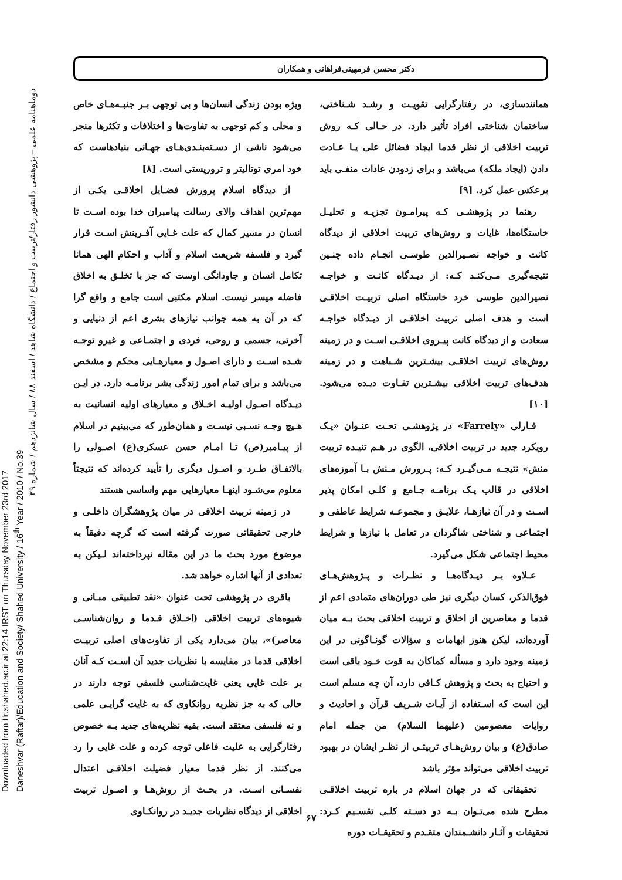Downloaded from tlr.shahed.ac.ir at 22:14 IRST on Thursday November 23rd 2017
Daneshvar (Raftar)/Education and Society/ Shahed University / 16<sup>th</sup> Year / 2010 / No.39
دوماهنامه علمی – پژوهشی دانشور رفتار/تربیت و اجتماع / دانشگاه شاهد / اسفند ۸۸ / سال شانزدهم / شماره ۳۹
دکتر محسن فرمهینی‌فراهانی و همکاران
ویژه بودن زندگی انسان‌ها و بی توجهی بـر جنبـه‌هـای خاص و محلی و کم توجهی به تفاوت‌ها و اختلافات و تکثرها منجر می‌شود ناشی از دسـته‌بنـدی‌هـای جهـانی بنیادهاست که خود امری توتالیتر و تروریستی است. [۸]
از دیدگاه اسلام پرورش فضـایل اخلاقـی یکـی از مهم‌ترین اهداف والای رسالت پیامبران خدا بوده اسـت تا انسان در مسیر کمال که علت غـایی آفـرینش اسـت قرار گیرد و فلسفه شریعت اسلام و آداب و احکام الهی همانا تکامل انسان و جاودانگی اوست که جز با تخلـق به اخلاق فاضله میسر نیست. اسلام مکتبی است جامع و واقع گرا که در آن به همه جوانب نیازهای بشری اعم از دنیایی و آخرتی، جسمی و روحی، فردی و اجتمـاعی و غیرو توجـه شـده اسـت و دارای اصـول و معیارهـایی محکم و مشخص می‌باشد و برای تمام امور زندگی بشر برنامـه دارد. در ایـن دیـدگاه اصـول اولیـه اخـلاق و معیارهای اولیه انسانیت به هـیچ وجـه نسـبی نیسـت و همان‌طور که می‌بینیم در اسلام از پیـامبر(ص) تـا امـام حسن عسکری(ع) اصـولی را بالاتفـاق طـرد و اصـول دیگری را تأیید کرده‌اند که نتیجتاً معلوم می‌شـود اینهـا معیارهایی مهم واساسی هستند
در زمینه تربیت اخلاقی در میان پژوهشگران داخلـی و خارجی تحقیقاتی صورت گرفته است که گرچه دقیقاً به موضوع مورد بحث ما در این مقاله نپرداخته‌اند لـیکن به تعدادی از آنها اشاره خواهد شد.
باقری در پژوهشی تحت عنوان «نقد تطبیقی مبـانی و شیوه‌های تربیت اخلاقی (اخـلاق قـدما و روان‌شناسـی معاصر)»، بیان می‌دارد یکی از تفاوت‌های اصلی تربیـت اخلاقی قدما در مقایسه با نظریات جدید آن اسـت کـه آنان بر علت غایی یعنی غایت‌شناسی فلسفی توجه دارند در حالی که به جز نظریه روانکاوی که به غایت گرایـی علمی و نه فلسفی معتقد است. بقیه نظریه‌های جدید بـه خصوص رفتارگرایی به علیت فاعلی توجه کرده و علت غایی را رد می‌کنند. از نظر قدما معیار فضیلت اخلاقـی اعتدال نفسـانی اسـت. در بحـث از روش‌هـا و اصـول تربیت اخلاقی از دیدگاه نظریات جدیـد در روانکـاوی
همانندسازی، در رفتارگرایی تقویـت و رشـد شـناختی، ساختمان شناختی افراد تأثیر دارد. در حـالی کـه روش تربیت اخلاقی از نظر قدما ایجاد فضائل علی یـا عـادت دادن (ایجاد ملکه) می‌باشد و برای زدودن عادات منفـی باید برعکس عمل کرد. [۹]
رهنما در پژوهشـی کـه پیرامـون تجزیـه و تحلیـل خاستگاه‌ها، غایات و روش‌های تربیت اخلاقی از دیدگاه کانت و خواجه نصـیرالدین طوسـی انجـام داده چنـین نتیجه‌گیری مـی‌کنـد کـه: از دیـدگاه کانـت و خواجـه نصیرالدین طوسی خرد خاستگاه اصلی تربیـت اخلاقـی است و هدف اصلی تربیت اخلاقـی از دیـدگاه خواجـه سعادت و از دیدگاه کانت پیـروی اخلاقـی اسـت و در زمینه روش‌های تربیت اخلاقـی بیشـترین شـباهت و در زمینه هدف‌های تربیت اخلاقی بیشـترین تفـاوت دیـده می‌شود. [۱۰]
فـارلی «Farrely» در پژوهشـی تحـت عنـوان «یـک رویکرد جدید در تربیت اخلاقی، الگوی در هـم تنیـده تربیت منش» نتیجـه مـی‌گیـرد کـه: پـرورش مـنش بـا آموزه‌های اخلاقی در قالب یـک برنامـه جـامع و کلـی امکان پذیر اسـت و در آن نیازهـا، علایـق و مجموعـه شرایط عاطفی و اجتماعی و شناختی شاگردان در تعامل با نیازها و شرایط محیط اجتماعی شکل می‌گیرد.
عـلاوه بـر دیـدگاه‌هـا و نظـرات و پـژوهش‌هـای فوق‌الذکر، کسان دیگری نیز طی دوران‌های متمادی اعم از قدما و معاصرین از اخلاق و تربیت اخلاقی بحث بـه میان آورده‌اند، لیکن هنوز ابهامات و سؤالات گونـاگونی در این زمینه وجود دارد و مسأله کماکان به قوت خـود باقی است و احتیاج به بحث و پژوهش کـافی دارد، آن چه مسلم است این است که اسـتفاده از آیـات شـریف قرآن و احادیث و روایات معصومین (علیهما السلام) من جمله امام صادق(ع) و بیان روش‌هـای تربیتـی از نظـر ایشان در بهبود تربیت اخلاقی می‌تواند مؤثر باشد
تحقیقاتی که در جهان اسلام در باره تربیت اخلاقـی مطرح شده می‌تـوان بـه دو دسـته کلـی تقسـیم کـرد: تحقیقات و آثـار دانشـمندان متقـدم و تحقیقـات دوره
۶۷